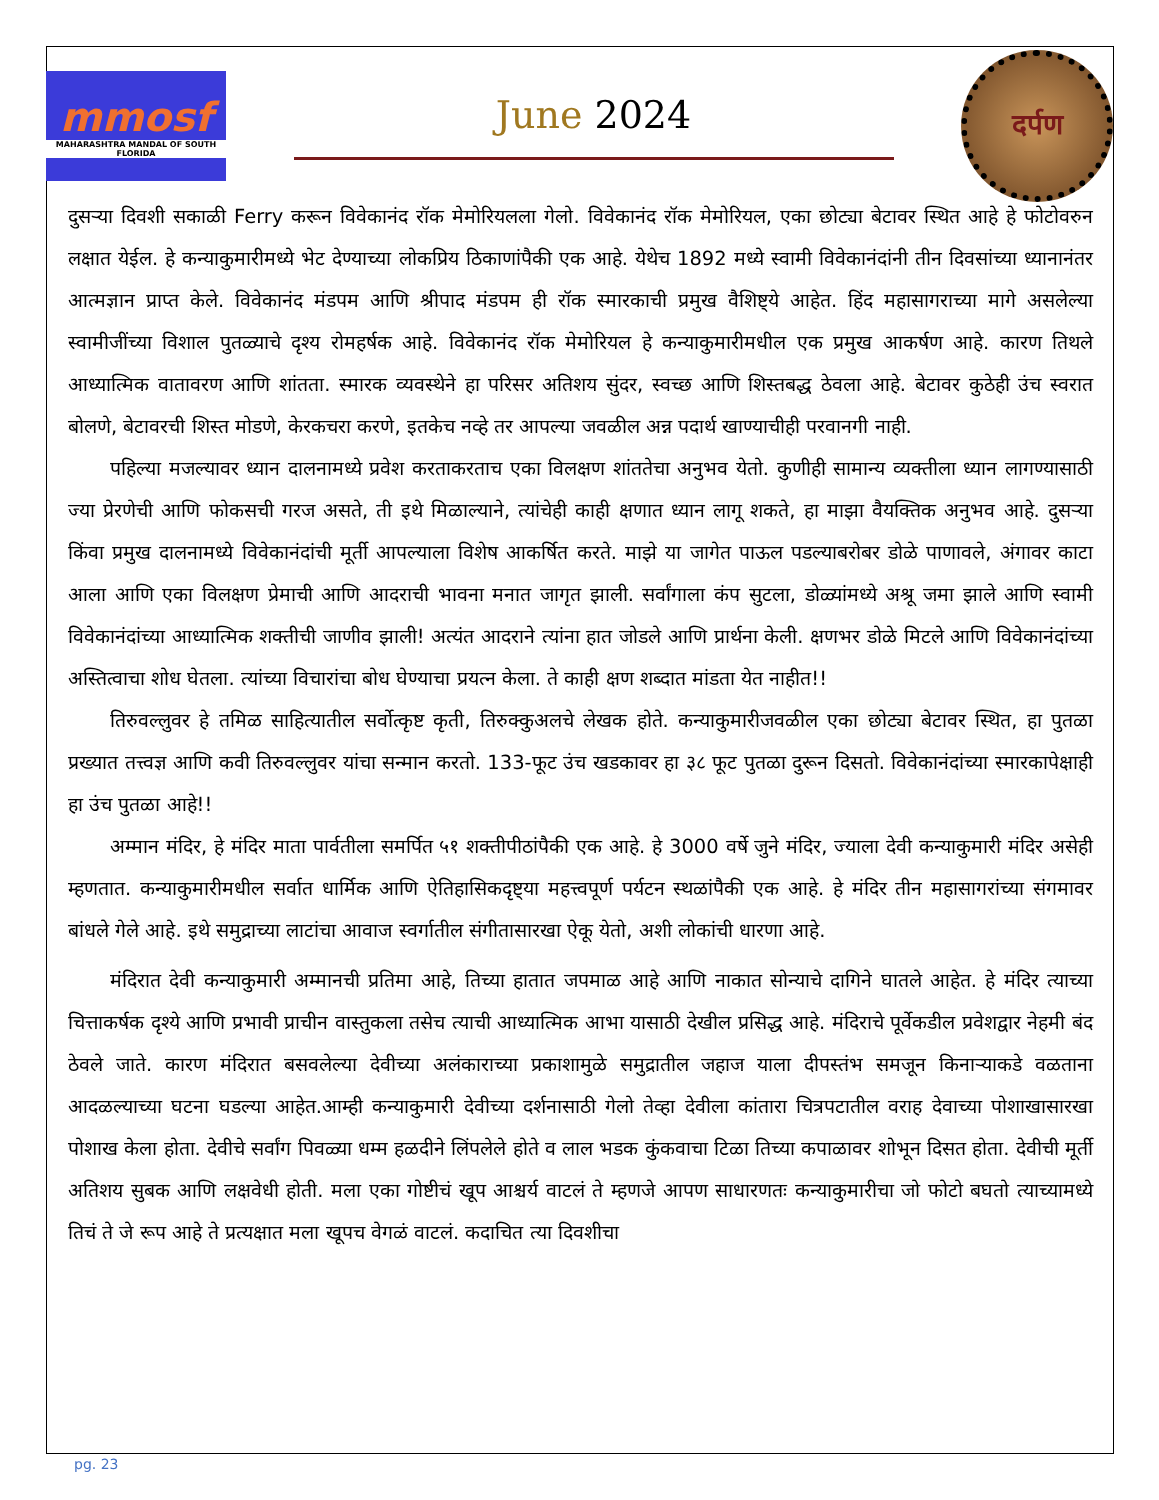mmosf
MAHARASHTRA MANDAL OF SOUTH FLORIDA
June 2024
दर्पण
दुसऱ्या दिवशी सकाळी Ferry करून विवेकानंद रॉक मेमोरियलला गेलो. विवेकानंद रॉक मेमोरियल, एका छोट्या बेटावर स्थित आहे हे फोटोवरुन लक्षात येईल. हे कन्याकुमारीमध्ये भेट देण्याच्या लोकप्रिय ठिकाणांपैकी एक आहे. येथेच 1892 मध्ये स्वामी विवेकानंदांनी तीन दिवसांच्या ध्यानानंतर आत्मज्ञान प्राप्त केले. विवेकानंद मंडपम आणि श्रीपाद मंडपम ही रॉक स्मारकाची प्रमुख वैशिष्ट्ये आहेत. हिंद महासागराच्या मागे असलेल्या स्वामीजींच्या विशाल पुतळ्याचे दृश्य रोमहर्षक आहे. विवेकानंद रॉक मेमोरियल हे कन्याकुमारीमधील एक प्रमुख आकर्षण आहे. कारण तिथले आध्यात्मिक वातावरण आणि शांतता. स्मारक व्यवस्थेने हा परिसर अतिशय सुंदर, स्वच्छ आणि शिस्तबद्ध ठेवला आहे. बेटावर कुठेही उंच स्वरात बोलणे, बेटावरची शिस्त मोडणे, केरकचरा करणे, इतकेच नव्हे तर आपल्या जवळील अन्न पदार्थ खाण्याचीही परवानगी नाही.
पहिल्या मजल्यावर ध्यान दालनामध्ये प्रवेश करताकरताच एका विलक्षण शांततेचा अनुभव येतो. कुणीही सामान्य व्यक्तीला ध्यान लागण्यासाठी ज्या प्रेरणेची आणि फोकसची गरज असते, ती इथे मिळाल्याने, त्यांचेही काही क्षणात ध्यान लागू शकते, हा माझा वैयक्तिक अनुभव आहे. दुसऱ्या किंवा प्रमुख दालनामध्ये विवेकानंदांची मूर्ती आपल्याला विशेष आकर्षित करते. माझे या जागेत पाऊल पडल्याबरोबर डोळे पाणावले, अंगावर काटा आला आणि एका विलक्षण प्रेमाची आणि आदराची भावना मनात जागृत झाली. सर्वांगाला कंप सुटला, डोळ्यांमध्ये अश्रू जमा झाले आणि स्वामी विवेकानंदांच्या आध्यात्मिक शक्तीची जाणीव झाली! अत्यंत आदराने त्यांना हात जोडले आणि प्रार्थना केली. क्षणभर डोळे मिटले आणि विवेकानंदांच्या अस्तित्वाचा शोध घेतला. त्यांच्या विचारांचा बोध घेण्याचा प्रयत्न केला. ते काही क्षण शब्दात मांडता येत नाहीत!!
तिरुवल्लुवर हे तमिळ साहित्यातील सर्वोत्कृष्ट कृती, तिरुक्कुअलचे लेखक होते. कन्याकुमारीजवळील एका छोट्या बेटावर स्थित, हा पुतळा प्रख्यात तत्त्वज्ञ आणि कवी तिरुवल्लुवर यांचा सन्मान करतो. 133-फूट उंच खडकावर हा ३८ फूट पुतळा दुरून दिसतो. विवेकानंदांच्या स्मारकापेक्षाही हा उंच पुतळा आहे!!
अम्मान मंदिर, हे मंदिर माता पार्वतीला समर्पित ५१ शक्तीपीठांपैकी एक आहे. हे 3000 वर्षे जुने मंदिर, ज्याला देवी कन्याकुमारी मंदिर असेही म्हणतात. कन्याकुमारीमधील सर्वात धार्मिक आणि ऐतिहासिकदृष्ट्या महत्त्वपूर्ण पर्यटन स्थळांपैकी एक आहे. हे मंदिर तीन महासागरांच्या संगमावर बांधले गेले आहे. इथे समुद्राच्या लाटांचा आवाज स्वर्गातील संगीतासारखा ऐकू येतो, अशी लोकांची धारणा आहे.
मंदिरात देवी कन्याकुमारी अम्मानची प्रतिमा आहे, तिच्या हातात जपमाळ आहे आणि नाकात सोन्याचे दागिने घातले आहेत. हे मंदिर त्याच्या चित्ताकर्षक दृश्ये आणि प्रभावी प्राचीन वास्तुकला तसेच त्याची आध्यात्मिक आभा यासाठी देखील प्रसिद्ध आहे. मंदिराचे पूर्वेकडील प्रवेशद्वार नेहमी बंद ठेवले जाते. कारण मंदिरात बसवलेल्या देवीच्या अलंकाराच्या प्रकाशामुळे समुद्रातील जहाज याला दीपस्तंभ समजून किनाऱ्याकडे वळताना आदळल्याच्या घटना घडल्या आहेत.आम्ही कन्याकुमारी देवीच्या दर्शनासाठी गेलो तेव्हा देवीला कांतारा चित्रपटातील वराह देवाच्या पोशाखासारखा पोशाख केला होता. देवीचे सर्वांग पिवळ्या धम्म हळदीने लिंपलेले होते व लाल भडक कुंकवाचा टिळा तिच्या कपाळावर शोभून दिसत होता. देवीची मूर्ती अतिशय सुबक आणि लक्षवेधी होती. मला एका गोष्टीचं खूप आश्चर्य वाटलं ते म्हणजे आपण साधारणतः कन्याकुमारीचा जो फोटो बघतो त्याच्यामध्ये तिचं ते जे रूप आहे ते प्रत्यक्षात मला खूपच वेगळं वाटलं. कदाचित त्या दिवशीचा
pg. 23